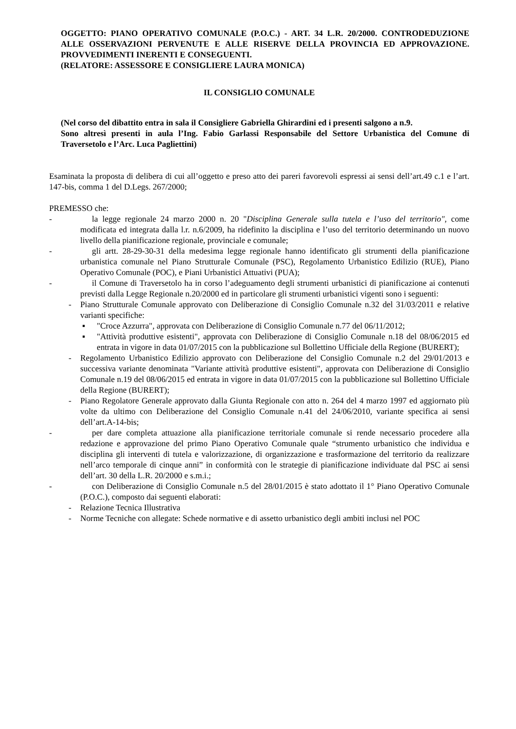OGGETTO: PIANO OPERATIVO COMUNALE (P.O.C.) - ART. 34 L.R. 20/2000. CONTRODEDUZIONE ALLE OSSERVAZIONI PERVENUTE E ALLE RISERVE DELLA PROVINCIA ED APPROVAZIONE. PROVVEDIMENTI INERENTI E CONSEGUENTI.
(RELATORE: ASSESSORE E CONSIGLIERE LAURA MONICA)
IL CONSIGLIO COMUNALE
(Nel corso del dibattito entra in sala il Consigliere Gabriella Ghirardini ed i presenti salgono a n.9.
Sono altresì presenti in aula l’Ing. Fabio Garlassi Responsabile del Settore Urbanistica del Comune di Traversetolo e l’Arc. Luca Pagliettini)
Esaminata la proposta di delibera di cui all’oggetto e preso atto dei pareri favorevoli espressi ai sensi dell’art.49 c.1 e l’art. 147-bis, comma 1 del D.Legs. 267/2000;
PREMESSO che:
- la legge regionale 24 marzo 2000 n. 20 "Disciplina Generale sulla tutela e l’uso del territorio", come modificata ed integrata dalla l.r. n.6/2009, ha ridefinito la disciplina e l’uso del territorio determinando un nuovo livello della pianificazione regionale, provinciale e comunale;
- gli artt. 28-29-30-31 della medesima legge regionale hanno identificato gli strumenti della pianificazione urbanistica comunale nel Piano Strutturale Comunale (PSC), Regolamento Urbanistico Edilizio (RUE), Piano Operativo Comunale (POC), e Piani Urbanistici Attuativi (PUA);
- il Comune di Traversetolo ha in corso l’adeguamento degli strumenti urbanistici di pianificazione ai contenuti previsti dalla Legge Regionale n.20/2000 ed in particolare gli strumenti urbanistici vigenti sono i seguenti:
- Piano Strutturale Comunale approvato con Deliberazione di Consiglio Comunale n.32 del 31/03/2011 e relative varianti specifiche:
▪ "Croce Azzurra", approvata con Deliberazione di Consiglio Comunale n.77 del 06/11/2012;
▪ "Attività produttive esistenti", approvata con Deliberazione di Consiglio Comunale n.18 del 08/06/2015 ed entrata in vigore in data 01/07/2015 con la pubblicazione sul Bollettino Ufficiale della Regione (BURERT);
- Regolamento Urbanistico Edilizio approvato con Deliberazione del Consiglio Comunale n.2 del 29/01/2013 e successiva variante denominata "Variante attività produttive esistenti", approvata con Deliberazione di Consiglio Comunale n.19 del 08/06/2015 ed entrata in vigore in data 01/07/2015 con la pubblicazione sul Bollettino Ufficiale della Regione (BURERT);
- Piano Regolatore Generale approvato dalla Giunta Regionale con atto n. 264 del 4 marzo 1997 ed aggiornato più volte da ultimo con Deliberazione del Consiglio Comunale n.41 del 24/06/2010, variante specifica ai sensi dell’art.A-14-bis;
- per dare completa attuazione alla pianificazione territoriale comunale si rende necessario procedere alla redazione e approvazione del primo Piano Operativo Comunale quale “strumento urbanistico che individua e disciplina gli interventi di tutela e valorizzazione, di organizzazione e trasformazione del territorio da realizzare nell’arco temporale di cinque anni” in conformità con le strategie di pianificazione individuate dal PSC ai sensi dell’art. 30 della L.R. 20/2000 e s.m.i.;
- con Deliberazione di Consiglio Comunale n.5 del 28/01/2015 è stato adottato il 1° Piano Operativo Comunale (P.O.C.), composto dai seguenti elaborati:
- Relazione Tecnica Illustrativa
- Norme Tecniche con allegate: Schede normative e di assetto urbanistico degli ambiti inclusi nel POC